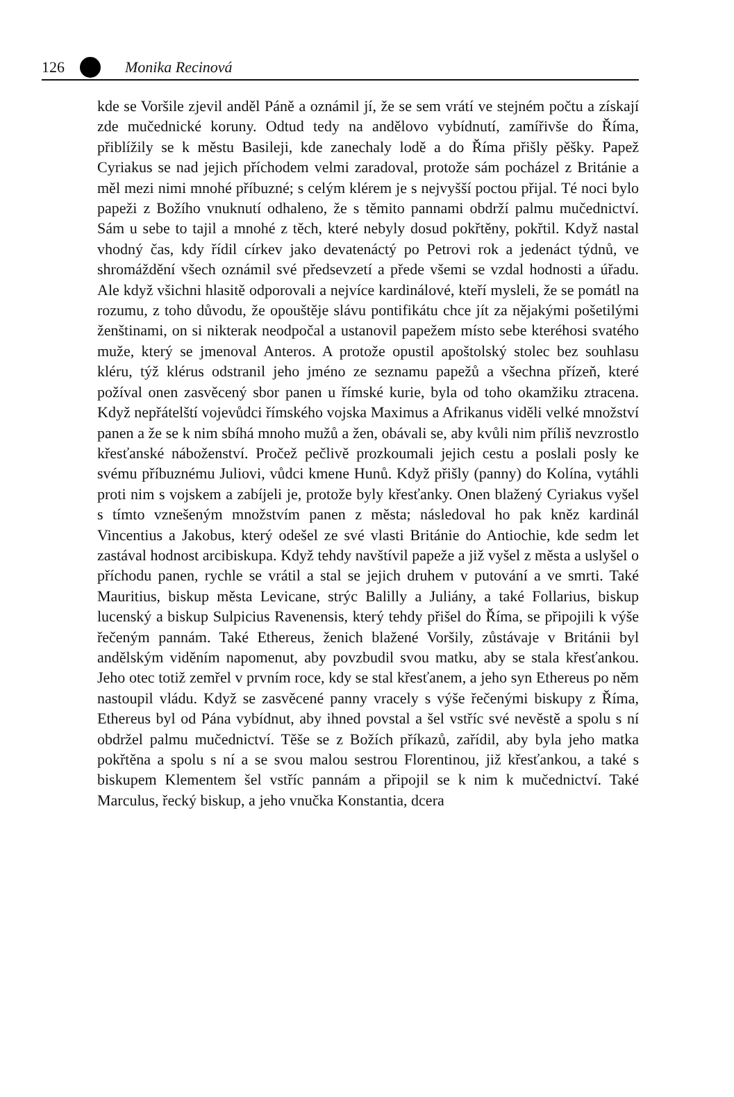126 Monika Recinová
kde se Voršile zjevil anděl Páně a oznámil jí, že se sem vrátí ve stejném počtu a získají zde mučednické koruny. Odtud tedy na andělovo vybídnutí, zamířivše do Říma, přiblížily se k městu Basileji, kde zanechaly lodě a do Říma přišly pěšky. Papež Cyriakus se nad jejich příchodem velmi zaradoval, protože sám pocházel z Británie a měl mezi nimi mnohé příbuzné; s celým klérem je s nejvyšší poctou přijal. Té noci bylo papeži z Božího vnuknutí odhaleno, že s těmito pannami obdrží palmu mučednictví. Sám u sebe to tajil a mnohé z těch, které nebyly dosud pokřtěny, pokřtil. Když nastal vhodný čas, kdy řídil církev jako devatenáctý po Petrovi rok a jedenáct týdnů, ve shromáždění všech oznámil své předsevzetí a přede všemi se vzdal hodnosti a úřadu. Ale když všichni hlasitě odporovali a nejvíce kardinálové, kteří mysleli, že se pomátl na rozumu, z toho důvodu, že opouštěje slávu pontifikátu chce jít za nějakými pošetilými ženštinami, on si nikterak neodpočal a ustanovil papežem místo sebe kteréhosi svatého muže, který se jmenoval Anteros. A protože opustil apoštolský stolec bez souhlasu kléru, týž klérus odstranil jeho jméno ze seznamu papežů a všechna přízeň, které požíval onen zasvěcený sbor panen u římské kurie, byla od toho okamžiku ztracena. Když nepřátelští vojevůdci římského vojska Maximus a Afrikanus viděli velké množství panen a že se k nim sbíhá mnoho mužů a žen, obávali se, aby kvůli nim příliš nevzrostlo křesťanské náboženství. Pročež pečlivě prozkoumali jejich cestu a poslali posly ke svému příbuznému Juliovi, vůdci kmene Hunů. Když přišly (panny) do Kolína, vytáhli proti nim s vojskem a zabíjeli je, protože byly křesťanky. Onen blažený Cyriakus vyšel s tímto vznešeným množstvím panen z města; následoval ho pak kněz kardinál Vincentius a Jakobus, který odešel ze své vlasti Británie do Antiochie, kde sedm let zastával hodnost arcibiskupa. Když tehdy navštívil papeže a již vyšel z města a uslyšel o příchodu panen, rychle se vrátil a stal se jejich druhem v putování a ve smrti. Také Mauritius, biskup města Levicane, strýc Balilly a Juliány, a také Follarius, biskup lucenský a biskup Sulpicius Ravenensis, který tehdy přišel do Říma, se připojili k výše řečeným pannám. Také Ethereus, ženich blažené Voršily, zůstávaje v Británii byl andělským viděním napomenut, aby povzbudil svou matku, aby se stala křesťankou. Jeho otec totiž zemřel v prvním roce, kdy se stal křesťanem, a jeho syn Ethereus po něm nastoupil vládu. Když se zasvěcené panny vracely s výše řečenými biskupy z Říma, Ethereus byl od Pána vybídnut, aby ihned povstal a šel vstříc své nevěstě a spolu s ní obdržel palmu mučednictví. Těše se z Božích příkazů, zařídil, aby byla jeho matka pokřtěna a spolu s ní a se svou malou sestrou Florentinou, již křesťankou, a také s biskupem Klementem šel vstříc pannám a připojil se k nim k mučednictví. Také Marculus, řecký biskup, a jeho vnučka Konstantia, dcera